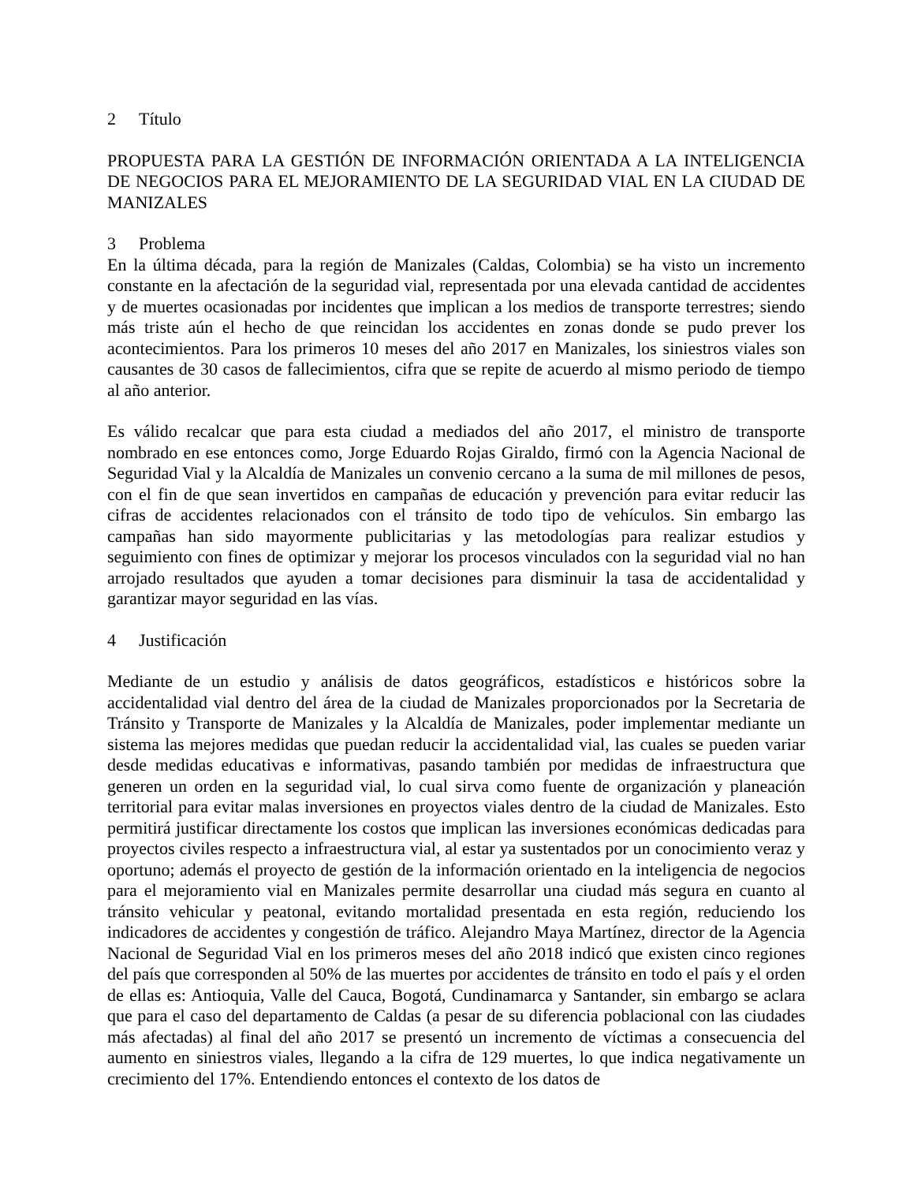2 Título
PROPUESTA PARA LA GESTIÓN DE INFORMACIÓN ORIENTADA A LA INTELIGENCIA DE NEGOCIOS PARA EL MEJORAMIENTO DE LA SEGURIDAD VIAL EN LA CIUDAD DE MANIZALES
3 Problema
En la última década, para la región de Manizales (Caldas, Colombia) se ha visto un incremento constante en la afectación de la seguridad vial, representada por una elevada cantidad de accidentes y de muertes ocasionadas por incidentes que implican a los medios de transporte terrestres; siendo más triste aún el hecho de que reincidan los accidentes en zonas donde se pudo prever los acontecimientos. Para los primeros 10 meses del año 2017 en Manizales, los siniestros viales son causantes de 30 casos de fallecimientos, cifra que se repite de acuerdo al mismo periodo de tiempo al año anterior.
Es válido recalcar que para esta ciudad a mediados del año 2017, el ministro de transporte nombrado en ese entonces como, Jorge Eduardo Rojas Giraldo, firmó con la Agencia Nacional de Seguridad Vial y la Alcaldía de Manizales un convenio cercano a la suma de mil millones de pesos, con el fin de que sean invertidos en campañas de educación y prevención para evitar reducir las cifras de accidentes relacionados con el tránsito de todo tipo de vehículos. Sin embargo las campañas han sido mayormente publicitarias y las metodologías para realizar estudios y seguimiento con fines de optimizar y mejorar los procesos vinculados con la seguridad vial no han arrojado resultados que ayuden a tomar decisiones para disminuir la tasa de accidentalidad y garantizar mayor seguridad en las vías.
4 Justificación
Mediante de un estudio y análisis de datos geográficos, estadísticos e históricos sobre la accidentalidad vial dentro del área de la ciudad de Manizales proporcionados por la Secretaria de Tránsito y Transporte de Manizales y la Alcaldía de Manizales, poder implementar mediante un sistema las mejores medidas que puedan reducir la accidentalidad vial, las cuales se pueden variar desde medidas educativas e informativas, pasando también por medidas de infraestructura que generen un orden en la seguridad vial, lo cual sirva como fuente de organización y planeación territorial para evitar malas inversiones en proyectos viales dentro de la ciudad de Manizales. Esto permitirá justificar directamente los costos que implican las inversiones económicas dedicadas para proyectos civiles respecto a infraestructura vial, al estar ya sustentados por un conocimiento veraz y oportuno; además el proyecto de gestión de la información orientado en la inteligencia de negocios para el mejoramiento vial en Manizales permite desarrollar una ciudad más segura en cuanto al tránsito vehicular y peatonal, evitando mortalidad presentada en esta región, reduciendo los indicadores de accidentes y congestión de tráfico. Alejandro Maya Martínez, director de la Agencia Nacional de Seguridad Vial en los primeros meses del año 2018 indicó que existen cinco regiones del país que corresponden al 50% de las muertes por accidentes de tránsito en todo el país y el orden de ellas es: Antioquia, Valle del Cauca, Bogotá, Cundinamarca y Santander, sin embargo se aclara que para el caso del departamento de Caldas (a pesar de su diferencia poblacional con las ciudades más afectadas) al final del año 2017 se presentó un incremento de víctimas a consecuencia del aumento en siniestros viales, llegando a la cifra de 129 muertes, lo que indica negativamente un crecimiento del 17%. Entendiendo entonces el contexto de los datos de